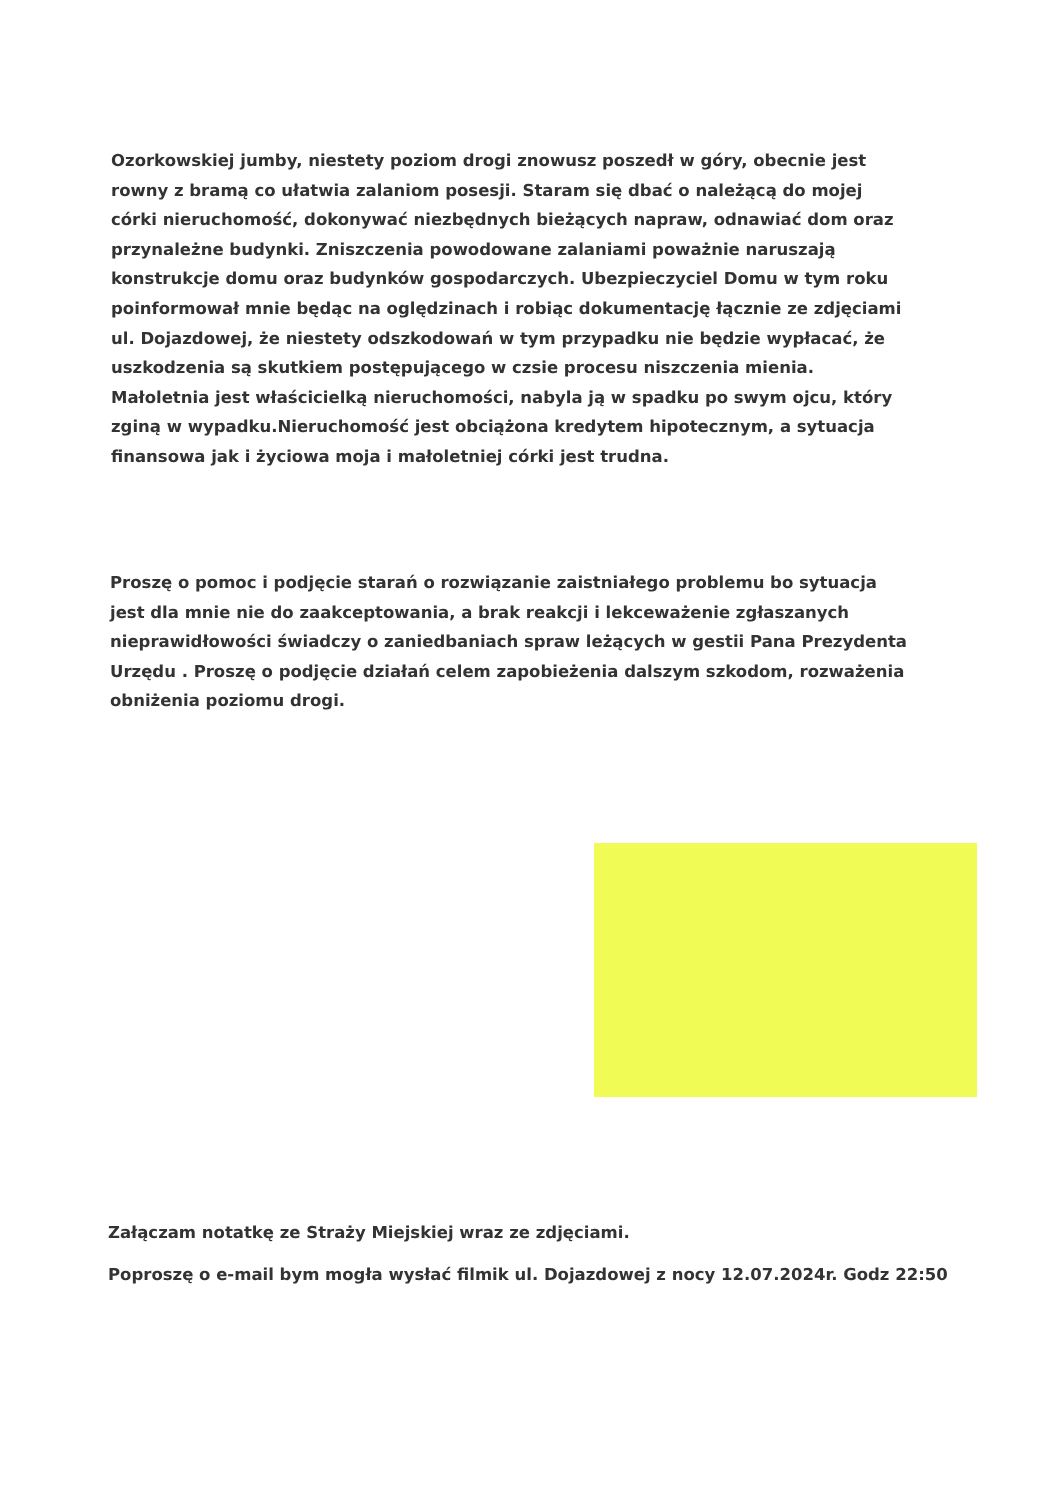Ozorkowskiej jumby, niestety poziom drogi znowusz poszedł w góry, obecnie jest rowny z bramą co ułatwia zalaniom posesji. Staram się dbać o należącą do mojej córki nieruchomość, dokonywać niezbędnych bieżących napraw, odnawiać dom oraz przynależne budynki. Zniszczenia powodowane zalaniami poważnie naruszają konstrukcje domu oraz budynków gospodarczych. Ubezpieczyciel Domu w tym roku poinformował mnie będąc na oględzinach i robiąc dokumentację łącznie ze zdjęciami ul. Dojazdowej, że niestety odszkodowań w tym przypadku nie będzie wypłacać, że uszkodzenia są skutkiem postępującego w czsie procesu niszczenia mienia. Małoletnia jest właścicielką nieruchomości, nabyla ją w spadku po swym ojcu, który zginą w wypadku.Nieruchomość jest obciążona kredytem hipotecznym, a sytuacja finansowa jak i życiowa moja i małoletniej córki jest trudna.
Proszę o pomoc i podjęcie starań o rozwiązanie zaistniałego problemu bo sytuacja jest dla mnie nie do zaakceptowania, a brak reakcji i lekceważenie zgłaszanych nieprawidłowości świadczy o zaniedbaniach spraw leżących w gestii Pana Prezydenta Urzędu . Proszę o podjęcie działań celem zapobieżenia dalszym szkodom, rozważenia obniżenia poziomu drogi.
Załączam notatkę ze Straży Miejskiej wraz ze zdjęciami.
Poproszę o e-mail bym mogła wysłać filmik ul. Dojazdowej z nocy 12.07.2024r. Godz 22:50